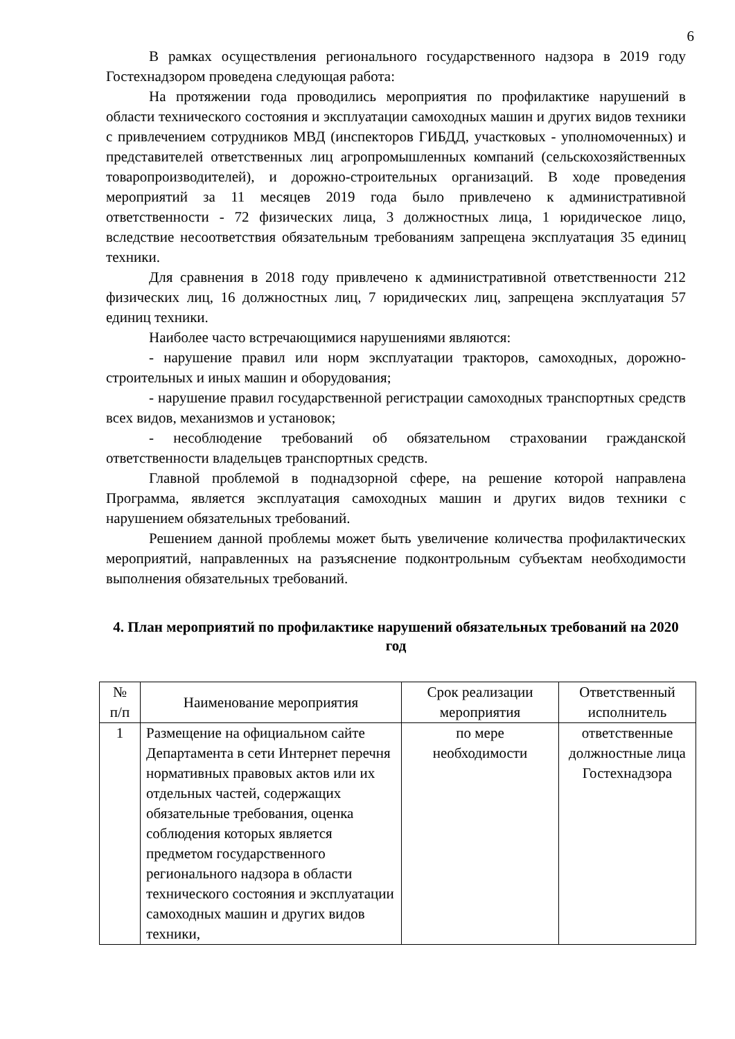6
В рамках осуществления регионального государственного надзора в 2019 году Гостехнадзором проведена следующая работа:
На протяжении года проводились мероприятия по профилактике нарушений в области технического состояния и эксплуатации самоходных машин и других видов техники с привлечением сотрудников МВД (инспекторов ГИБДД, участковых - уполномоченных) и представителей ответственных лиц агропромышленных компаний (сельскохозяйственных товаропроизводителей), и дорожно-строительных организаций. В ходе проведения мероприятий за 11 месяцев 2019 года было привлечено к административной ответственности - 72 физических лица, 3 должностных лица, 1 юридическое лицо, вследствие несоответствия обязательным требованиям запрещена эксплуатация 35 единиц техники.
Для сравнения в 2018 году привлечено к административной ответственности 212 физических лиц, 16 должностных лиц, 7 юридических лиц, запрещена эксплуатация 57 единиц техники.
Наиболее часто встречающимися нарушениями являются:
- нарушение правил или норм эксплуатации тракторов, самоходных, дорожно-строительных и иных машин и оборудования;
- нарушение правил государственной регистрации самоходных транспортных средств всех видов, механизмов и установок;
- несоблюдение требований об обязательном страховании гражданской ответственности владельцев транспортных средств.
Главной проблемой в поднадзорной сфере, на решение которой направлена Программа, является эксплуатация самоходных машин и других видов техники с нарушением обязательных требований.
Решением данной проблемы может быть увеличение количества профилактических мероприятий, направленных на разъяснение подконтрольным субъектам необходимости выполнения обязательных требований.
4. План мероприятий по профилактике нарушений обязательных требований на 2020 год
| № п/п | Наименование мероприятия | Срок реализации мероприятия | Ответственный исполнитель |
| --- | --- | --- | --- |
| 1 | Размещение на официальном сайте Департамента в сети Интернет перечня нормативных правовых актов или их отдельных частей, содержащих обязательные требования, оценка соблюдения которых является предметом государственного регионального надзора в области технического состояния и эксплуатации самоходных машин и других видов техники, | по мере необходимости | ответственные должностные лица Гостехнадзора |